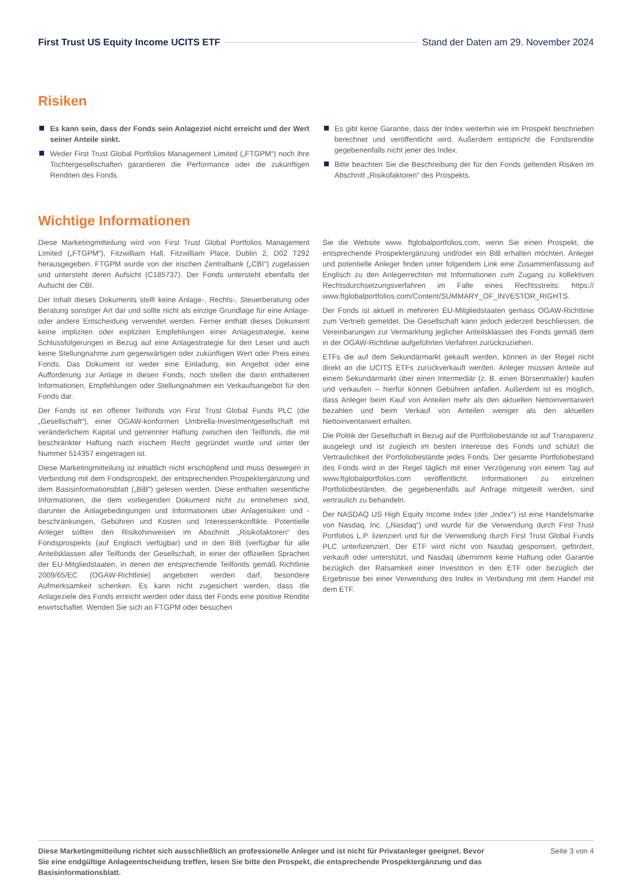First Trust US Equity Income UCITS ETF
Stand der Daten am 29. November 2024
Risiken
Es kann sein, dass der Fonds sein Anlageziel nicht erreicht und der Wert seiner Anteile sinkt.
Weder First Trust Global Portfolios Management Limited („FTGPM“) noch ihre Tochtergesellschaften garantieren die Performance oder die zukünftigen Renditen des Fonds.
Es gibt keine Garantie, dass der Index weiterhin wie im Prospekt beschrieben berechnet und veröffentlicht wird. Außerdem entspricht die Fondsrendite gegebenenfalls nicht jener des Index.
Bitte beachten Sie die Beschreibung der für den Fonds geltenden Risiken im Abschnitt „Risikofaktoren“ des Prospekts.
Wichtige Informationen
Diese Marketingmitteilung wird von First Trust Global Portfolios Management Limited („FTGPM“), Fitzwilliam Hall, Fitzwilliam Place, Dublin 2, D02 T292 herausgegeben. FTGPM wurde von der irischen Zentralbank („CBI“) zugelassen und untersteht deren Aufsicht (C185737). Der Fonds untersteht ebenfalls der Aufsicht der CBI.
Der Inhalt dieses Dokuments stellt keine Anlage-, Rechts-, Steuerberatung oder Beratung sonstiger Art dar und sollte nicht als einzige Grundlage für eine Anlage- oder andere Entscheidung verwendet werden. Ferner enthält dieses Dokument keine impliziten oder expliziten Empfehlungen einer Anlagestrategie, keine Schlussfolgerungen in Bezug auf eine Anlagestrategie für den Leser und auch keine Stellungnahme zum gegenwärtigen oder zukünftigen Wert oder Preis eines Fonds. Das Dokument ist weder eine Einladung, ein Angebot oder eine Aufforderung zur Anlage in diesen Fonds, noch stellen die darin enthaltenen Informationen, Empfehlungen oder Stellungnahmen ein Verkaufsangebot für den Fonds dar.
Der Fonds ist ein offener Teilfonds von First Trust Global Funds PLC (die „Gesellschaft“), einer OGAW-konformen Umbrella-Investmentgesellschaft mit veränderlichem Kapital und getrennter Haftung zwischen den Teilfonds, die mit beschränkter Haftung nach irischem Recht gegründet wurde und unter der Nummer 514357 eingetragen ist.
Diese Marketingmitteilung ist inhaltlich nicht erschöpfend und muss deswegen in Verbindung mit dem Fondsprospekt, der entsprechenden Prospektergänzung und dem Basisinformationsblatt („BiB“) gelesen werden. Diese enthalten wesentliche Informationen, die dem vorliegenden Dokument nicht zu entnehmen sind, darunter die Anlagebedingungen und Informationen über Anlagerisiken und -beschränkungen, Gebühren und Kosten und Interessenkonflikte. Potentielle Anleger sollten den Risikohinweisen im Abschnitt „Risikofaktoren“ des Fondsprospekts (auf Englisch verfügbar) und in den BiB (verfügbar für alle Anteilsklassen aller Teilfonds der Gesellschaft, in einer der offiziellen Sprachen der EU-Mitgliedstaaten, in denen der entsprechende Teilfonds gemäß Richtlinie 2009/65/EC (OGAW-Richtlinie) angeboten werden darf, besondere Aufmerksamkeit schenken. Es kann nicht zugesichert werden, dass die Anlageziele des Fonds erreicht werden oder dass der Fonds eine positive Rendite erwirtschaftet. Wenden Sie sich an FTGPM oder besuchen
Sie die Website www. ftglobalportfolios.com, wenn Sie einen Prospekt, die entsprechende Prospektergänzung und/oder ein BiB erhalten möchten. Anleger und potentielle Anleger finden unter folgendem Link eine Zusammenfassung auf Englisch zu den Anlegerrechten mit Informationen zum Zugang zu kollektiven Rechtsdurchsetzungsverfahren im Falle eines Rechtsstreits: https:// www.ftglobalportfolios.com/Content/SUMMARY_OF_INVESTOR_RIGHTS.
Der Fonds ist aktuell in mehreren EU-Mitgliedstaaten gemäss OGAW-Richtlinie zum Vertrieb gemeldet. Die Gesellschaft kann jedoch jederzeit beschliessen, die Vereinbarungen zur Vermarktung jeglicher Anteilsklassen des Fonds gemäß dem in der OGAW-Richtlinie aufgeführten Verfahren zurückzuziehen.
ETFs die auf dem Sekundärmarkt gekauft werden, können in der Regel nicht direkt an die UCITS ETFs zurückverkauft werden. Anleger müssen Anteile auf einem Sekundärmarkt über einen Intermediär (z. B. einen Börsenmakler) kaufen und verkaufen – hierfür können Gebühren anfallen. Außerdem ist es möglich, dass Anleger beim Kauf von Anteilen mehr als den aktuellen Nettoinventarwert bezahlen und beim Verkauf von Anteilen weniger als den aktuellen Nettoinventarwert erhalten.
Die Politik der Gesellschaft in Bezug auf die Portfoliobestände ist auf Transparenz ausgelegt und ist zugleich im besten Interesse des Fonds und schützt die Vertraulichkeit der Portfoliobestände jedes Fonds. Der gesamte Portfoliobestand des Fonds wird in der Regel täglich mit einer Verzögerung von einem Tag auf www.ftglobalportfolios.com veröffentlicht. Informationen zu einzelnen Portfoliobeständen, die gegebenenfalls auf Anfrage mitgeteilt werden, sind vertraulich zu behandeln.
Der NASDAQ US High Equity Income Index (der „Index“) ist eine Handelsmarke von Nasdaq, Inc. („Nasdaq“) und wurde für die Verwendung durch First Trust Portfolios L.P. lizenziert und für die Verwendung durch First Trust Global Funds PLC unterlizenziert. Der ETF wird nicht von Nasdaq gesponsert, gefördert, verkauft oder unterstützt, und Nasdaq übernimmt keine Haftung oder Garantie bezüglich der Ratsamkeit einer Investition in den ETF oder bezüglich der Ergebnisse bei einer Verwendung des Index in Verbindung mit dem Handel mit dem ETF.
Diese Marketingmitteilung richtet sich ausschließlich an professionelle Anleger und ist nicht für Privatanleger geeignet. Bevor Sie eine endgültige Anlageentscheidung treffen, lesen Sie bitte den Prospekt, die entsprechende Prospektergänzung und das Basisinformationsblatt. Seite 3 von 4